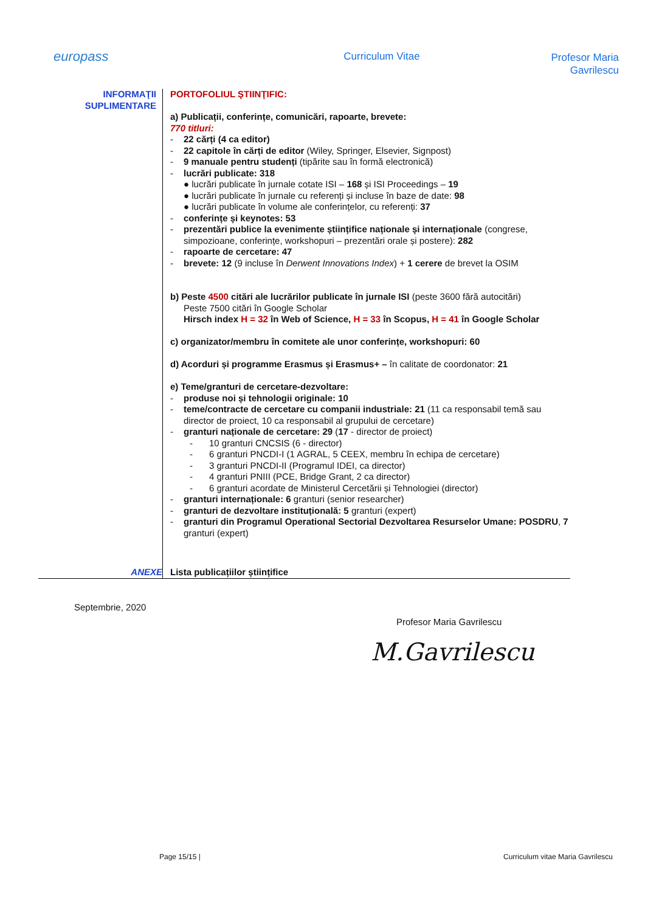europass
Curriculum Vitae
Profesor Maria Gavrilescu
INFORMAŢII
SUPLIMENTARE
PORTOFOLIUL ŞTIINŢIFIC:
a) Publicații, conferințe, comunicări, rapoarte, brevete:
770 titluri:
- 22 cărți (4 ca editor)
- 22 capitole în cărți de editor (Wiley, Springer, Elsevier, Signpost)
- 9 manuale pentru studenți (tipărite sau în formă electronică)
- lucrări publicate: 318
● lucrări publicate în jurnale cotate ISI – 168 și ISI Proceedings – 19
● lucrări publicate în jurnale cu referenți și incluse în baze de date: 98
● lucrări publicate în volume ale conferințelor, cu referenți: 37
- conferințe și keynotes: 53
- prezentări publice la evenimente științifice naționale și internaționale (congrese, simpozioane, conferințe, workshopuri – prezentări orale și postere): 282
- rapoarte de cercetare: 47
- brevete: 12 (9 incluse în Derwent Innovations Index) + 1 cerere de brevet la OSIM
b) Peste 4500 citări ale lucrărilor publicate în jurnale ISI (peste 3600 fără autocitări)
Peste 7500 citări în Google Scholar
Hirsch index H = 32 în Web of Science, H = 33 în Scopus, H = 41 în Google Scholar
c) organizator/membru în comitete ale unor conferințe, workshopuri: 60
d) Acorduri și programme Erasmus și Erasmus+ – în calitate de coordonator: 21
e) Teme/granturi de cercetare-dezvoltare:
- produse noi și tehnologii originale: 10
- teme/contracte de cercetare cu companii industriale: 21 (11 ca responsabil temă sau director de proiect, 10 ca responsabil al grupului de cercetare)
- granturi naționale de cercetare: 29 (17 - director de proiect)
- 10 granturi CNCSIS (6 - director)
- 6 granturi PNCDI-I (1 AGRAL, 5 CEEX, membru în echipa de cercetare)
- 3 granturi PNCDI-II (Programul IDEI, ca director)
- 4 granturi PNIII (PCE, Bridge Grant, 2 ca director)
- 6 granturi acordate de Ministerul Cercetării și Tehnologiei (director)
- granturi internaționale: 6 granturi (senior researcher)
- granturi de dezvoltare instituțională: 5 granturi (expert)
- granturi din Programul Operational Sectorial Dezvoltarea Resurselor Umane: POSDRU, 7 granturi (expert)
ANEXE Lista publicațiilor științifice
Septembrie, 2020
Profesor Maria Gavrilescu
M.Gavrilescu
Page 15/15 |
Curriculum vitae Maria Gavrilescu